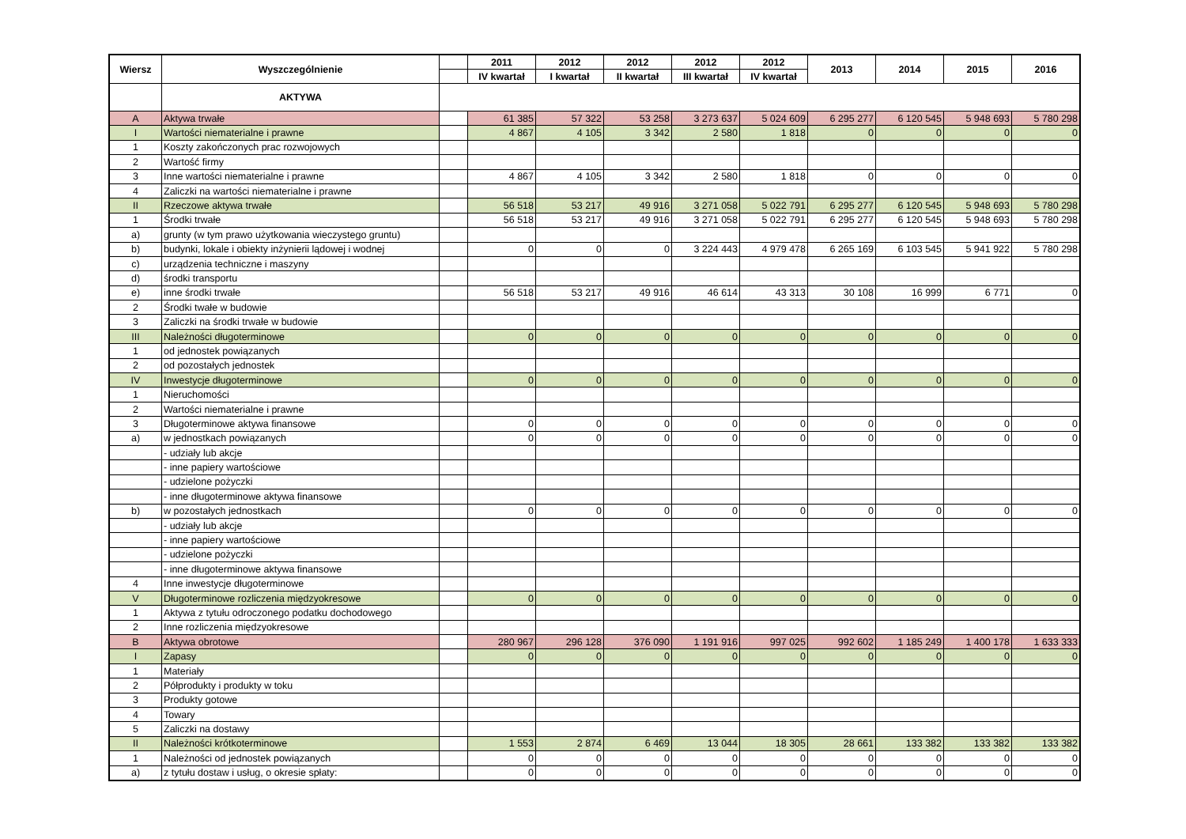| Wiersz | Wyszczególnienie | | 2011 | 2012 | 2012 | 2012 | 2012 | 2013 | 2014 | 2015 | 2016 |
| --- | --- | --- | --- | --- | --- | --- | --- | --- | --- | --- | --- |
| | | | IV kwartał | I kwartał | II kwartał | III kwartał | IV kwartał | | | | |
| | AKTYWA | | | | | | | | | | |
| A | Aktywa trwałe | | 61 385 | 57 322 | 53 258 | 3 273 637 | 5 024 609 | 6 295 277 | 6 120 545 | 5 948 693 | 5 780 298 |
| I | Wartości niematerialne i prawne | | 4 867 | 4 105 | 3 342 | 2 580 | 1 818 | 0 | 0 | 0 | 0 |
| 1 | Koszty zakończonych prac rozwojowych | | | | | | | | | | |
| 2 | Wartość firmy | | | | | | | | | | |
| 3 | Inne wartości niematerialne i prawne | | 4 867 | 4 105 | 3 342 | 2 580 | 1 818 | 0 | 0 | 0 | 0 |
| 4 | Zaliczki na wartości niematerialne i prawne | | | | | | | | | | |
| II | Rzeczowe aktywa trwałe | | 56 518 | 53 217 | 49 916 | 3 271 058 | 5 022 791 | 6 295 277 | 6 120 545 | 5 948 693 | 5 780 298 |
| 1 | Środki trwałe | | 56 518 | 53 217 | 49 916 | 3 271 058 | 5 022 791 | 6 295 277 | 6 120 545 | 5 948 693 | 5 780 298 |
| a) | grunty (w tym prawo użytkowania wieczystego gruntu) | | | | | | | | | | |
| b) | budynki, lokale i obiekty inżynierii lądowej i wodnej | | 0 | 0 | 0 | 3 224 443 | 4 979 478 | 6 265 169 | 6 103 545 | 5 941 922 | 5 780 298 |
| c) | urządzenia techniczne i maszyny | | | | | | | | | | |
| d) | środki transportu | | | | | | | | | | |
| e) | inne środki trwałe | | 56 518 | 53 217 | 49 916 | 46 614 | 43 313 | 30 108 | 16 999 | 6 771 | 0 |
| 2 | Środki twałe w budowie | | | | | | | | | | |
| 3 | Zaliczki na środki trwałe w budowie | | | | | | | | | | |
| III | Należności długoterminowe | | 0 | 0 | 0 | 0 | 0 | 0 | 0 | 0 | 0 |
| 1 | od jednostek powiązanych | | | | | | | | | | |
| 2 | od pozostałych jednostek | | | | | | | | | | |
| IV | Inwestycje długoterminowe | | 0 | 0 | 0 | 0 | 0 | 0 | 0 | 0 | 0 |
| 1 | Nieruchomości | | | | | | | | | | |
| 2 | Wartości niematerialne i prawne | | | | | | | | | | |
| 3 | Długoterminowe aktywa finansowe | | 0 | 0 | 0 | 0 | 0 | 0 | 0 | 0 | 0 |
| a) | w jednostkach powiązanych | | 0 | 0 | 0 | 0 | 0 | 0 | 0 | 0 | 0 |
| | - udziały lub akcje | | | | | | | | | | |
| | - inne papiery wartościowe | | | | | | | | | | |
| | - udzielone pożyczki | | | | | | | | | | |
| | - inne długoterminowe aktywa finansowe | | | | | | | | | | |
| b) | w pozostałych jednostkach | | 0 | 0 | 0 | 0 | 0 | 0 | 0 | 0 | 0 |
| | - udziały lub akcje | | | | | | | | | | |
| | - inne papiery wartościowe | | | | | | | | | | |
| | - udzielone pożyczki | | | | | | | | | | |
| | - inne długoterminowe aktywa finansowe | | | | | | | | | | |
| 4 | Inne inwestycje długoterminowe | | | | | | | | | | |
| V | Długoterminowe rozliczenia międzyokresowe | | 0 | 0 | 0 | 0 | 0 | 0 | 0 | 0 | 0 |
| 1 | Aktywa z tytułu odroczonego podatku dochodowego | | | | | | | | | | |
| 2 | Inne rozliczenia międzyokresowe | | | | | | | | | | |
| B | Aktywa obrotowe | | 280 967 | 296 128 | 376 090 | 1 191 916 | 997 025 | 992 602 | 1 185 249 | 1 400 178 | 1 633 333 |
| I | Zapasy | | 0 | 0 | 0 | 0 | 0 | 0 | 0 | 0 | 0 |
| 1 | Materiały | | | | | | | | | | |
| 2 | Półprodukty i produkty w toku | | | | | | | | | | |
| 3 | Produkty gotowe | | | | | | | | | | |
| 4 | Towary | | | | | | | | | | |
| 5 | Zaliczki na dostawy | | | | | | | | | | |
| II | Należności krótkoterminowe | | 1 553 | 2 874 | 6 469 | 13 044 | 18 305 | 28 661 | 133 382 | 133 382 | 133 382 |
| 1 | Należności od jednostek powiązanych | | 0 | 0 | 0 | 0 | 0 | 0 | 0 | 0 | 0 |
| a) | z tytułu dostaw i usług, o okresie spłaty: | | 0 | 0 | 0 | 0 | 0 | 0 | 0 | 0 | 0 |